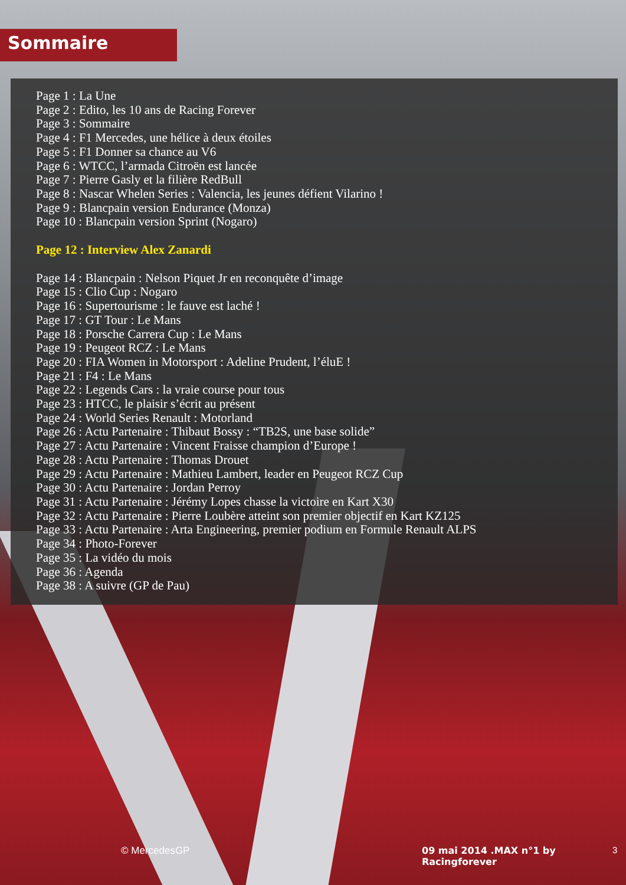Sommaire
Page 1 : La Une
Page 2 : Edito, les 10 ans de Racing Forever
Page 3 : Sommaire
Page 4 : F1 Mercedes, une hélice à deux étoiles
Page 5 : F1 Donner sa chance au V6
Page 6 : WTCC, l’armada Citroën est lancée
Page 7 : Pierre Gasly et la filière RedBull
Page 8 : Nascar Whelen Series : Valencia, les jeunes défient Vilarino !
Page 9 : Blancpain version Endurance (Monza)
Page 10 : Blancpain version Sprint (Nogaro)
Page 12 : Interview Alex Zanardi
Page 14 : Blancpain : Nelson Piquet Jr en reconquête d’image
Page 15 : Clio Cup : Nogaro
Page 16 : Supertourisme : le fauve est laché !
Page 17 : GT Tour : Le Mans
Page 18 : Porsche Carrera Cup : Le Mans
Page 19 : Peugeot RCZ : Le Mans
Page 20 : FIA Women in Motorsport : Adeline Prudent, l’éluE !
Page 21 : F4 : Le Mans
Page 22 : Legends Cars : la vraie course pour tous
Page 23 : HTCC, le plaisir s’écrit au présent
Page 24 : World Series Renault : Motorland
Page 26 : Actu Partenaire : Thibaut Bossy : “TB2S, une base solide”
Page 27 : Actu Partenaire : Vincent Fraisse champion d’Europe !
Page 28 : Actu Partenaire : Thomas Drouet
Page 29 : Actu Partenaire : Mathieu Lambert, leader en Peugeot RCZ Cup
Page 30 : Actu Partenaire : Jordan Perroy
Page 31 : Actu Partenaire : Jérémy Lopes chasse la victoire en Kart X30
Page 32 : Actu Partenaire : Pierre Loubère atteint son premier objectif en Kart KZ125
Page 33 : Actu Partenaire : Arta Engineering, premier podium en Formule Renault ALPS
Page 34 : Photo-Forever
Page 35 : La vidéo du mois
Page 36 : Agenda
Page 38 : A suivre (GP de Pau)
© MercedesGP 09 mai 2014 .MAX n°1 by Racingforever 3